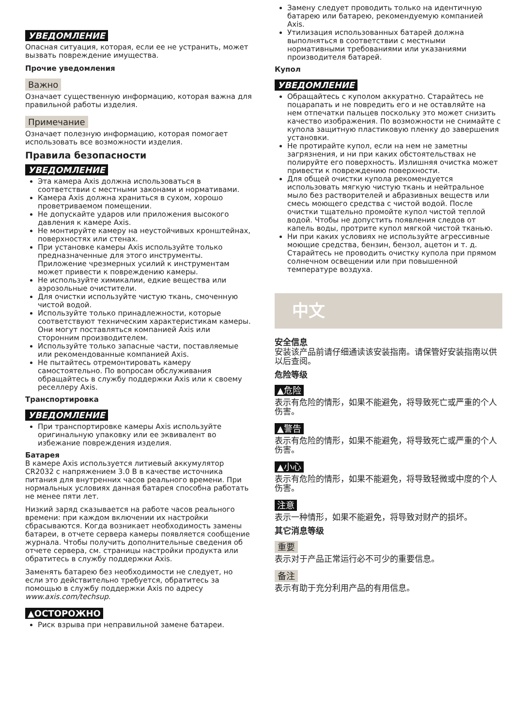УВЕДОМЛЕНИЕ
Опасная ситуация, которая, если ее не устранить, может вызвать повреждение имущества.
Прочие уведомления
Важно
Означает существенную информацию, которая важна для правильной работы изделия.
Примечание
Означает полезную информацию, которая помогает использовать все возможности изделия.
Правила безопасности
УВЕДОМЛЕНИЕ
Эта камера Axis должна использоваться в соответствии с местными законами и нормативами.
Камера Axis должна храниться в сухом, хорошо проветриваемом помещении.
Не допускайте ударов или приложения высокого давления к камере Axis.
Не монтируйте камеру на неустойчивых кронштейнах, поверхностях или стенах.
При установке камеры Axis используйте только предназначенные для этого инструменты. Приложение чрезмерных усилий к инструментам может привести к повреждению камеры.
Не используйте химикалии, едкие вещества или аэрозольные очистители.
Для очистки используйте чистую ткань, смоченную чистой водой.
Используйте только принадлежности, которые соответствуют техническим характеристикам камеры. Они могут поставляться компанией Axis или сторонним производителем.
Используйте только запасные части, поставляемые или рекомендованные компанией Axis.
Не пытайтесь отремонтировать камеру самостоятельно. По вопросам обслуживания обращайтесь в службу поддержки Axis или к своему реселлеру Axis.
Транспортировка
УВЕДОМЛЕНИЕ
При транспортировке камеры Axis используйте оригинальную упаковку или ее эквивалент во избежание повреждения изделия.
Батарея
В камере Axis используется литиевый аккумулятор CR2032 с напряжением 3.0 В в качестве источника питания для внутренних часов реального времени. При нормальных условиях данная батарея способна работать не менее пяти лет.
Низкий заряд сказывается на работе часов реального времени: при каждом включении их настройки сбрасываются. Когда возникает необходимость замены батареи, в отчете сервера камеры появляется сообщение журнала. Чтобы получить дополнительные сведения об отчете сервера, см. страницы настройки продукта или обратитесь в службу поддержки Axis.
Заменять батарею без необходимости не следует, но если это действительно требуется, обратитесь за помощью в службу поддержки Axis по адресу www.axis.com/techsup.
▲ОСТОРОЖНО
Риск взрыва при неправильной замене батареи.
Замену следует проводить только на идентичную батарею или батарею, рекомендуемую компанией Axis.
Утилизация использованных батарей должна выполняться в соответствии с местными нормативными требованиями или указаниями производителя батарей.
Купол
УВЕДОМЛЕНИЕ
Обращайтесь с куполом аккуратно. Старайтесь не поцарапать и не повредить его и не оставляйте на нем отпечатки пальцев поскольку это может снизить качество изображения. По возможности не снимайте с купола защитную пластиковую пленку до завершения установки.
Не протирайте купол, если на нем не заметны загрязнения, и ни при каких обстоятельствах не полируйте его поверхность. Излишняя очистка может привести к повреждению поверхности.
Для общей очистки купола рекомендуется использовать мягкую чистую ткань и нейтральное мыло без растворителей и абразивных веществ или смесь моющего средства с чистой водой. После очистки тщательно промойте купол чистой теплой водой. Чтобы не допустить появления следов от капель воды, протрите купол мягкой чистой тканью.
Ни при каких условиях не используйте агрессивные моющие средства, бензин, бензол, ацетон и т. д. Старайтесь не проводить очистку купола при прямом солнечном освещении или при повышенной температуре воздуха.
中文
安全信息
安装该产品前请仔细通读该安装指南。请保管好安装指南以供以后查阅。
危险等级
▲危险
表示有危险的情形，如果不能避免，将导致死亡或严重的个人伤害。
▲警告
表示有危险的情形，如果不能避免，将导致死亡或严重的个人伤害。
▲小心
表示有危险的情形，如果不能避免，将导致轻微或中度的个人伤害。
注意
表示一种情形，如果不能避免，将导致对财产的损坏。
其它消息等级
重要
表示对于产品正常运行必不可少的重要信息。
备注
表示有助于充分利用产品的有用信息。